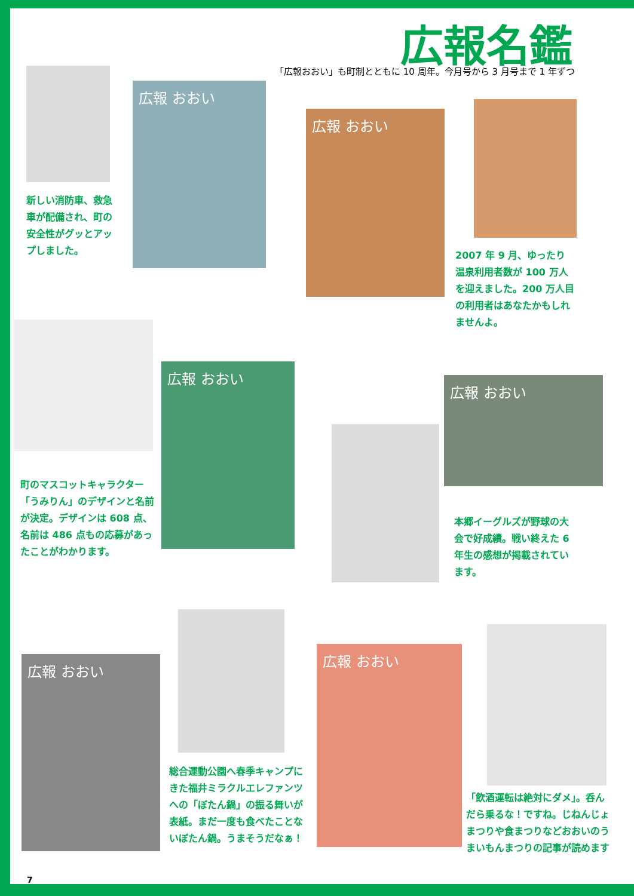広報名鑑
「広報おおい」も町制とともに 10 周年。今月号から 3 月号まで 1 年ずつ
広報 おおい
新しい消防車、救急車が配備され、町の安全性がグッとアップしました。
広報 おおい
2007 年 9 月、ゆったり温泉利用者数が 100 万人を迎えました。200 万人目の利用者はあなたかもしれませんよ。
広報 おおい
町のマスコットキャラクター「うみりん」のデザインと名前が決定。デザインは 608 点、名前は 486 点もの応募があったことがわかります。
広報 おおい
本郷イーグルズが野球の大会で好成績。戦い終えた 6 年生の感想が掲載されています。
広報 おおい
総合運動公園へ春季キャンプにきた福井ミラクルエレファンツへの「ぼたん鍋」の振る舞いが表紙。まだ一度も食べたことないぼたん鍋。うまそうだなぁ！
広報 おおい
「飲酒運転は絶対にダメ」。呑んだら乗るな！ですね。じねんじょまつりや食まつりなどおおいのうまいもんまつりの記事が読めます
7